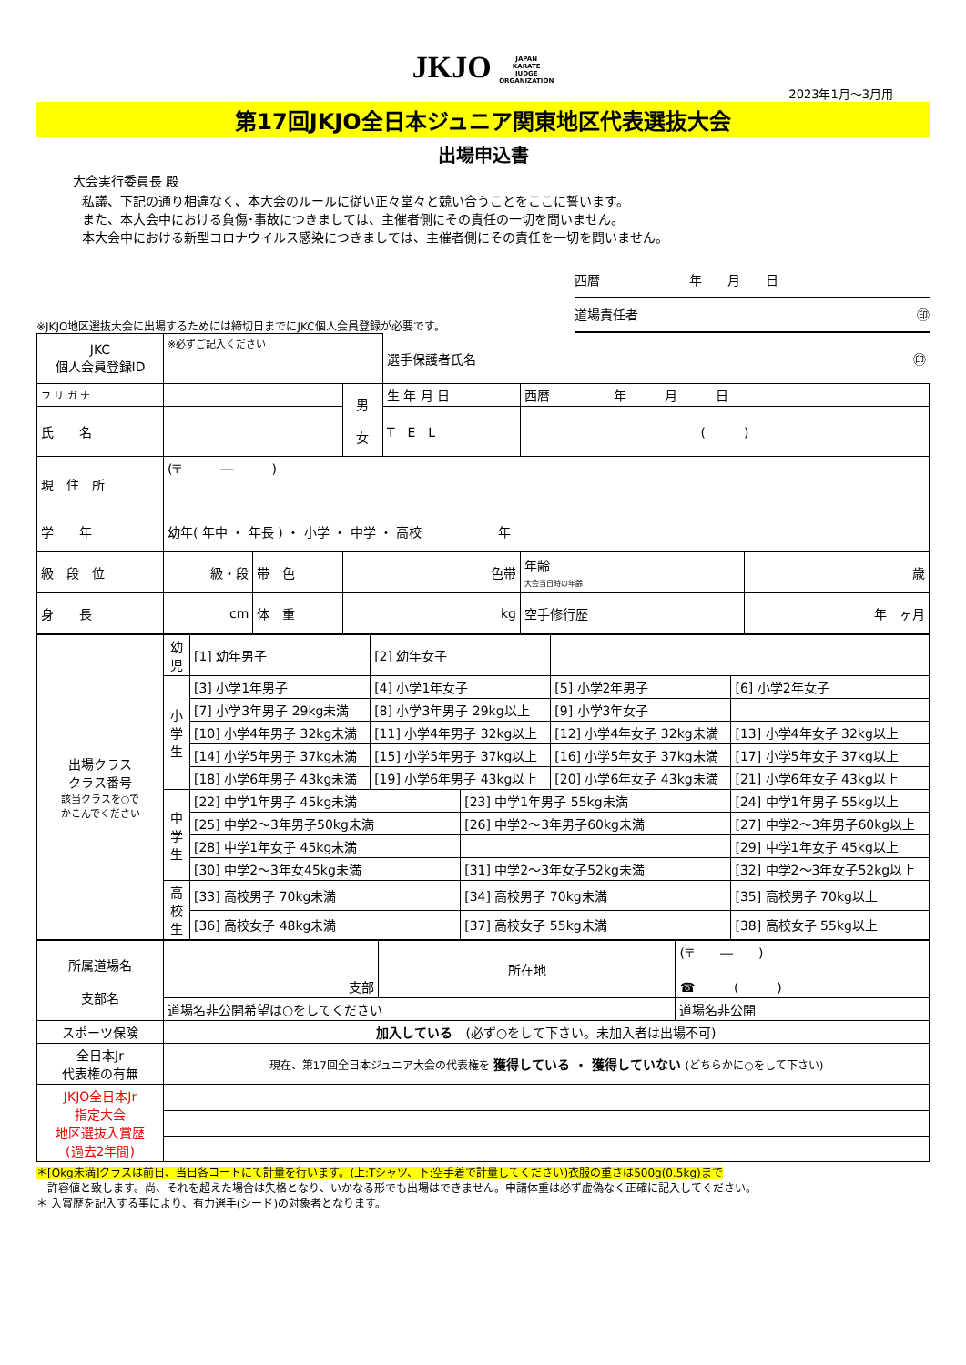JKJO JAPAN
KARATE
JUDGE
ORGANIZATION
2023年1月～3月用
第17回JKJO全日本ジュニア関東地区代表選抜大会
出場申込書
大会実行委員長 殿
私議、下記の通り相違なく、本大会のルールに従い正々堂々と競い合うことをここに誓います。
また、本大会中における負傷･事故につきましては、主催者側にその責任の一切を問いません。
本大会中における新型コロナウイルス感染につきましては、主催者側にその責任を一切を問いません。
※JKJO地区選抜大会に出場するためには締切日までにJKC個人会員登録が必要です。
西暦　　　　　　　年　　月　　日
道場責任者 ㊞
| JKC 個人会員登録ID | ※必ずご記入ください | | | 選手保護者氏名 ㊞ | | |
| フ リ ガ ナ | | | 男 女 | 生 年 月 日 | 西暦 年 月 日 | |
| 氏 名 | | | | T E L | ( ) | |
| 現 住 所 | (〒 ― ) | | | | | |
| 学 年 | 幼年( 年中 ・ 年長 ) ・ 小学 ・ 中学 ・ 高校 年 | | | | | |
| 級 段 位 | 級・段 | 帯 色 | 色帯 | | 年齢 大会当日時の年齢 | 歳 |
| 身 長 | cm | 体 重 | kg | | 空手修行歴 | 年 ヶ月 |
| 出場クラス クラス番号 該当クラスを○で かこんでください | 幼児 | [1] 幼年男子 | [2] 幼年女子 | | | |
| | 小学生 | [3] 小学1年男子 | [4] 小学1年女子 | | [5] 小学2年男子 | [6] 小学2年女子 |
| | | [7] 小学3年男子 29kg未満 | [8] 小学3年男子 29kg以上 | | [9] 小学3年女子 | |
| | | [10] 小学4年男子 32kg未満 | [11] 小学4年男子 32kg以上 | | [12] 小学4年女子 32kg未満 | [13] 小学4年女子 32kg以上 |
| | | [14] 小学5年男子 37kg未満 | [15] 小学5年男子 37kg以上 | | [16] 小学5年女子 37kg未満 | [17] 小学5年女子 37kg以上 |
| | | [18] 小学6年男子 43kg未満 | [19] 小学6年男子 43kg以上 | | [20] 小学6年女子 43kg未満 | [21] 小学6年女子 43kg以上 |
| | 中学生 | [22] 中学1年男子 45kg未満 | | [23] 中学1年男子 55kg未満 | | [24] 中学1年男子 55kg以上 |
| | | [25] 中学2～3年男子50kg未満 | | [26] 中学2～3年男子60kg未満 | | [27] 中学2～3年男子60kg以上 |
| | | [28] 中学1年女子 45kg未満 | | | | [29] 中学1年女子 45kg以上 |
| | | [30] 中学2～3年女45kg未満 | | [31] 中学2～3年女子52kg未満 | | [32] 中学2～3年女子52kg以上 |
| | 高校生 | [33] 高校男子 70kg未満 | | [34] 高校男子 70kg未満 | | [35] 高校男子 70kg以上 |
| | | [36] 高校女子 48kg未満 | | [37] 高校女子 55kg未満 | | [38] 高校女子 55kg以上 |
| 所属道場名 支部名 | 支部 | 所在地 | (〒 ― ) ☎ ( ) |
| | 道場名非公開希望は○をしてください | | 道場名非公開 |
| スポーツ保険 | 加入している (必ず○をして下さい。未加入者は出場不可) | | |
| 全日本Jr 代表権の有無 | 現在、第17回全日本ジュニア大会の代表権を 獲得している ・ 獲得していない (どちらかに○をして下さい) | | |
| JKJO全日本Jr 指定大会 地区選抜入賞歴 (過去2年間) | | | |
＊[Okg未満]クラスは前日、当日各コートにて計量を行います。(上:Tシャツ、下:空手着で計量してください)衣服の重さは500g(0.5kg)まで
　許容値と致します。尚、それを超えた場合は失格となり、いかなる形でも出場はできません。申請体重は必ず虚偽なく正確に記入してください。
＊ 入賞歴を記入する事により、有力選手(シード)の対象者となります。